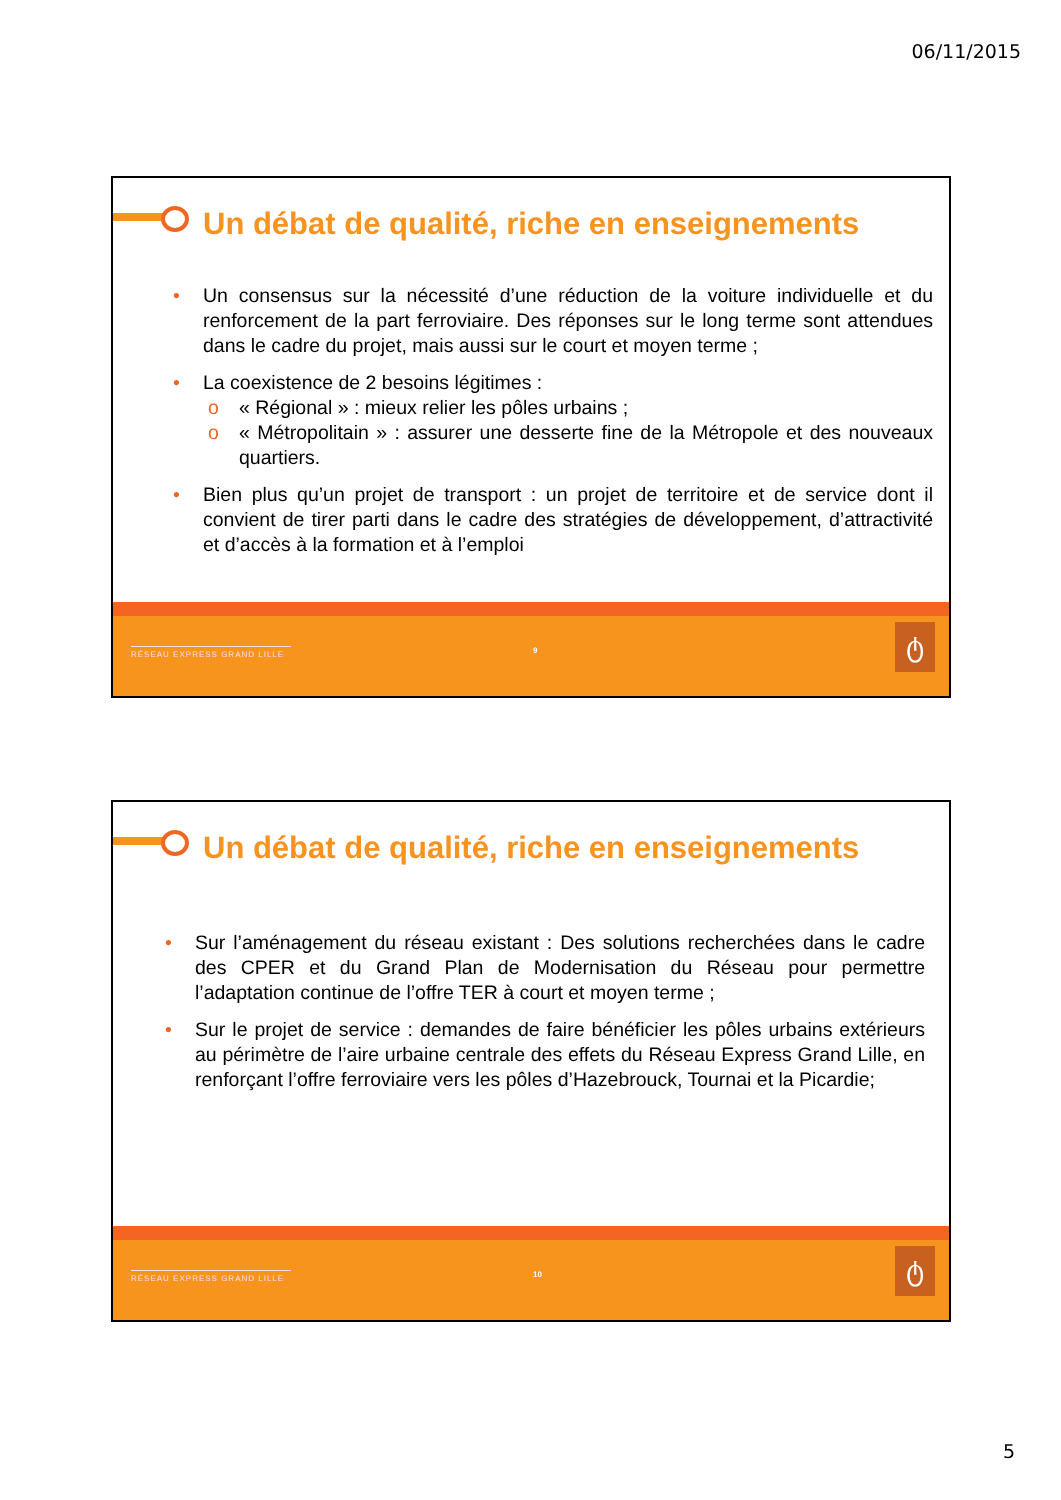06/11/2015
Un débat de qualité, riche en enseignements
• Un consensus sur la nécessité d’une réduction de la voiture individuelle et du renforcement de la part ferroviaire. Des réponses sur le long terme sont attendues dans le cadre du projet, mais aussi sur le court et moyen terme ;
• La coexistence de 2 besoins légitimes :
o « Régional » : mieux relier les pôles urbains ;
o « Métropolitain » : assurer une desserte fine de la Métropole et des nouveaux quartiers.
• Bien plus qu’un projet de transport : un projet de territoire et de service dont il convient de tirer parti dans le cadre des stratégies de développement, d’attractivité et d’accès à la formation et à l’emploi
RÉSEAU EXPRESS GRAND LILLE 9 ტ
Un débat de qualité, riche en enseignements
• Sur l’aménagement du réseau existant : Des solutions recherchées dans le cadre des CPER et du Grand Plan de Modernisation du Réseau pour permettre l’adaptation continue de l’offre TER à court et moyen terme ;
• Sur le projet de service : demandes de faire bénéficier les pôles urbains extérieurs au périmètre de l’aire urbaine centrale des effets du Réseau Express Grand Lille, en renforçant l’offre ferroviaire vers les pôles d’Hazebrouck, Tournai et la Picardie;
RÉSEAU EXPRESS GRAND LILLE 10 ტ
5